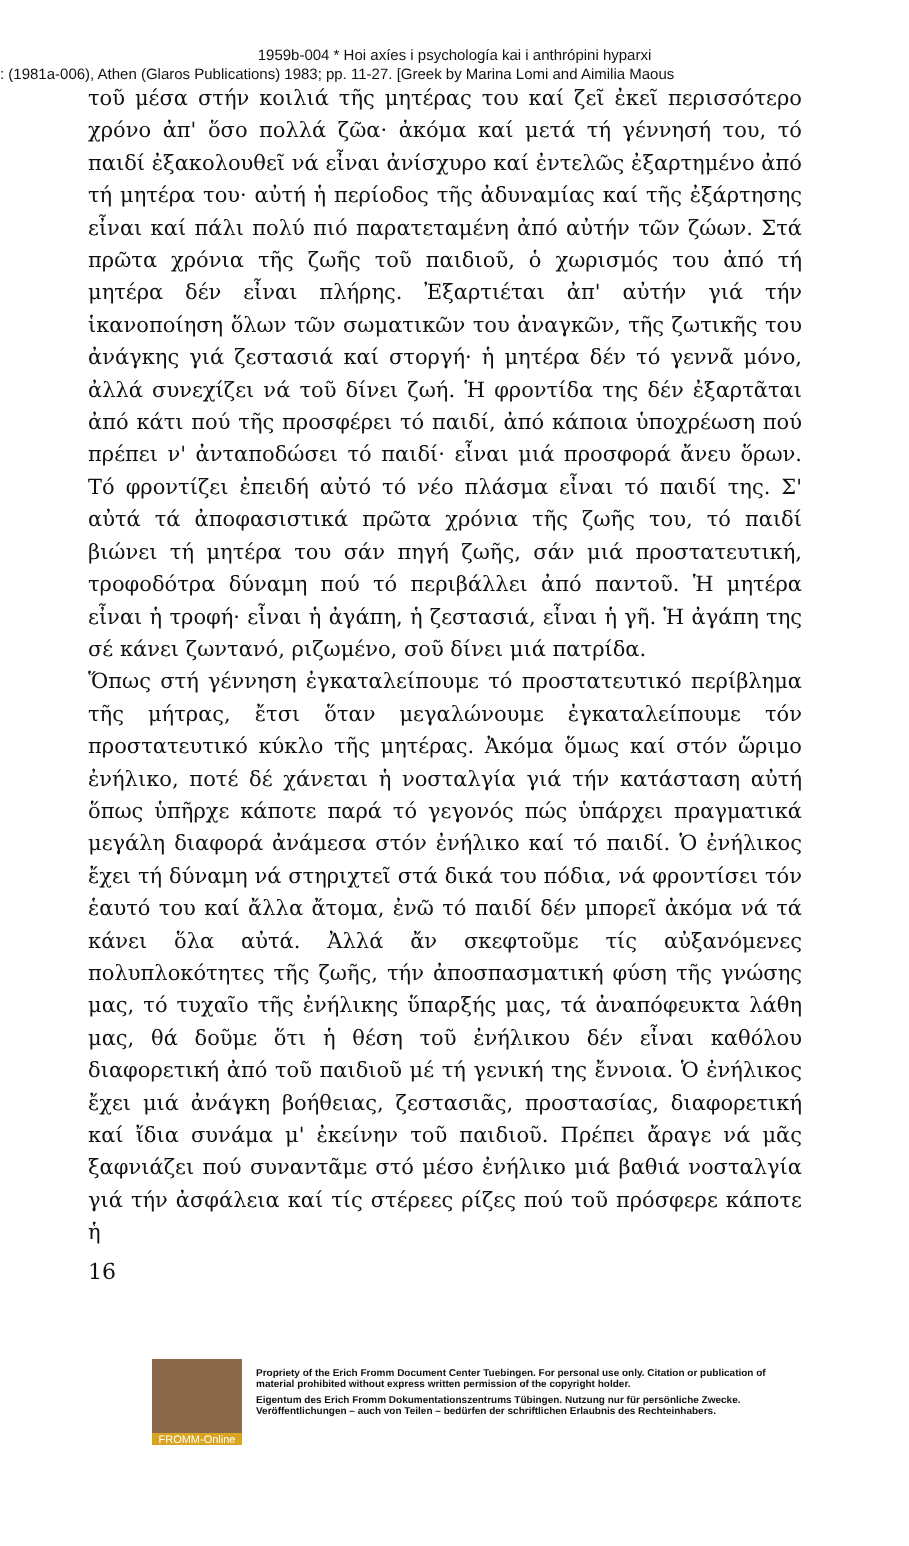1959b-004 * Hoi axíes i psychología kai i anthrópini hyparxi
: (1981a-006), Athen (Glaros Publications) 1983; pp. 11-27. [Greek by Marina Lomi and Aimilia Maous
τοῦ μέσα στήν κοιλιά τῆς μητέρας του καί ζεῖ ἐκεῖ περισσότερο χρόνο ἀπ' ὅσο πολλά ζῶα· ἀκόμα καί μετά τή γέννησή του, τό παιδί ἐξακολουθεῖ νά εἶναι ἀνίσχυρο καί ἐντελῶς ἐξαρτημένο ἀπό τή μητέρα του· αὐτή ἡ περίοδος τῆς ἀδυναμίας καί τῆς ἐξάρτησης εἶναι καί πάλι πολύ πιό παρατεταμένη ἀπό αὐτήν τῶν ζώων. Στά πρῶτα χρόνια τῆς ζωῆς τοῦ παιδιοῦ, ὁ χωρισμός του ἀπό τή μητέρα δέν εἶναι πλήρης. Ἐξαρτιέται ἀπ' αὐτήν γιά τήν ἱκανοποίηση ὅλων τῶν σωματικῶν του ἀναγκῶν, τῆς ζωτικῆς του ἀνάγκης γιά ζεστασιά καί στοργή· ἡ μητέρα δέν τό γεννᾶ μόνο, ἀλλά συνεχίζει νά τοῦ δίνει ζωή. Ἡ φροντίδα της δέν ἐξαρτᾶται ἀπό κάτι πού τῆς προσφέρει τό παιδί, ἀπό κάποια ὑποχρέωση πού πρέπει ν' ἀνταποδώσει τό παιδί· εἶναι μιά προσφορά ἄνευ ὅρων. Τό φροντίζει ἐπειδή αὐτό τό νέο πλάσμα εἶναι τό παιδί της. Σ' αὐτά τά ἀποφασιστικά πρῶτα χρόνια τῆς ζωῆς του, τό παιδί βιώνει τή μητέρα του σάν πηγή ζωῆς, σάν μιά προστατευτική, τροφοδότρα δύναμη πού τό περιβάλλει ἀπό παντοῦ. Ἡ μητέρα εἶναι ἡ τροφή· εἶναι ἡ ἀγάπη, ἡ ζεστασιά, εἶναι ἡ γῆ. Ἡ ἀγάπη της σέ κάνει ζωντανό, ριζωμένο, σοῦ δίνει μιά πατρίδα.
Ὅπως στή γέννηση ἐγκαταλείπουμε τό προστατευτικό περίβλημα τῆς μήτρας, ἔτσι ὅταν μεγαλώνουμε ἐγκαταλείπουμε τόν προστατευτικό κύκλο τῆς μητέρας. Ἀκόμα ὅμως καί στόν ὥριμο ἐνήλικο, ποτέ δέ χάνεται ἡ νοσταλγία γιά τήν κατάσταση αὐτή ὅπως ὑπῆρχε κάποτε παρά τό γεγονός πώς ὑπάρχει πραγματικά μεγάλη διαφορά ἀνάμεσα στόν ἐνήλικο καί τό παιδί. Ὁ ἐνήλικος ἔχει τή δύναμη νά στηριχτεῖ στά δικά του πόδια, νά φροντίσει τόν ἑαυτό του καί ἄλλα ἄτομα, ἐνῶ τό παιδί δέν μπορεῖ ἀκόμα νά τά κάνει ὅλα αὐτά. Ἀλλά ἄν σκεφτοῦμε τίς αὐξανόμενες πολυπλοκότητες τῆς ζωῆς, τήν ἀποσπασματική φύση τῆς γνώσης μας, τό τυχαῖο τῆς ἐνήλικης ὕπαρξής μας, τά ἀναπόφευκτα λάθη μας, θά δοῦμε ὅτι ἡ θέση τοῦ ἐνήλικου δέν εἶναι καθόλου διαφορετική ἀπό τοῦ παιδιοῦ μέ τή γενική της ἔννοια. Ὁ ἐνήλικος ἔχει μιά ἀνάγκη βοήθειας, ζεστασιᾶς, προστασίας, διαφορετική καί ἴδια συνάμα μ' ἐκείνην τοῦ παιδιοῦ. Πρέπει ἄραγε νά μᾶς ξαφνιάζει πού συναντᾶμε στό μέσο ἐνήλικο μιά βαθιά νοσταλγία γιά τήν ἀσφάλεια καί τίς στέρεες ρίζες πού τοῦ πρόσφερε κάποτε ἡ
16
FROMM-Online
Propriety of the Erich Fromm Document Center Tuebingen. For personal use only. Citation or publication of material prohibited without express written permission of the copyright holder.
Eigentum des Erich Fromm Dokumentationszentrums Tübingen. Nutzung nur für persönliche Zwecke. Veröffentlichungen – auch von Teilen – bedürfen der schriftlichen Erlaubnis des Rechteinhabers.